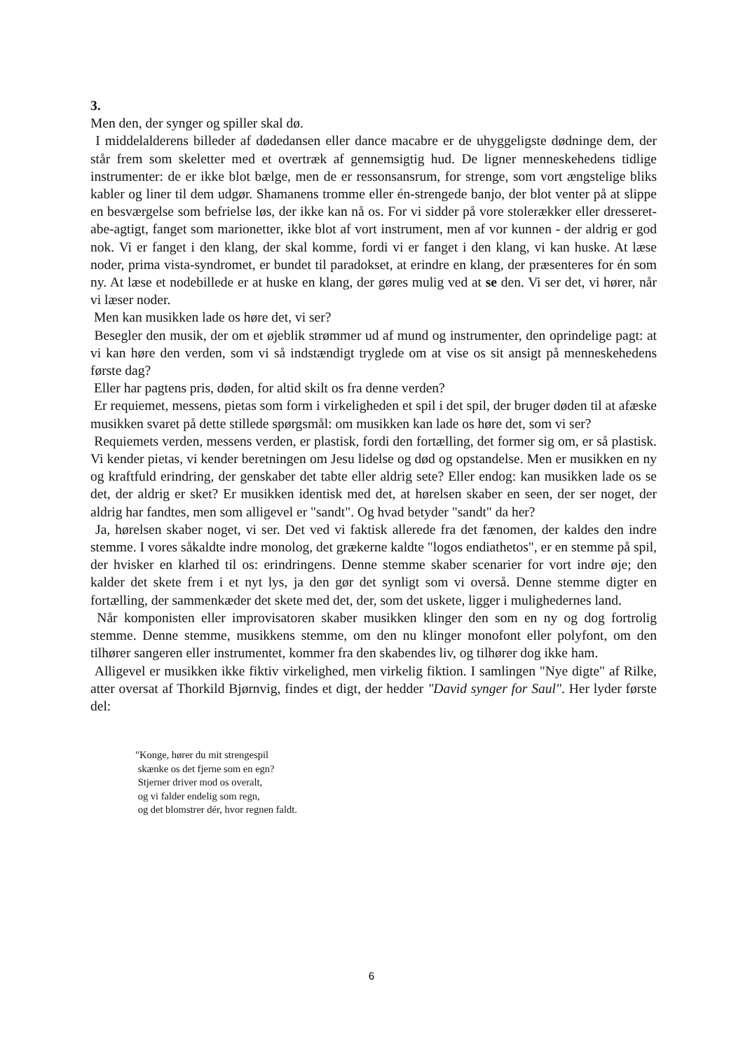3.
Men den, der synger og spiller skal dø.
I middelalderens billeder af dødedansen eller dance macabre er de uhyggeligste dødninge dem, der står frem som skeletter med et overtræk af gennemsigtig hud. De ligner menneskehedens tidlige instrumenter: de er ikke blot bælge, men de er ressonsansrum, for strenge, som vort ængstelige bliks kabler og liner til dem udgør. Shamanens tromme eller én-strengede banjo, der blot venter på at slippe en besværgelse som befrielse løs, der ikke kan nå os. For vi sidder på vore stolerækker eller dresseret-abe-agtigt, fanget som marionetter, ikke blot af vort instrument, men af vor kunnen - der aldrig er god nok. Vi er fanget i den klang, der skal komme, fordi vi er fanget i den klang, vi kan huske. At læse noder, prima vista-syndromet, er bundet til paradokset, at erindre en klang, der præsenteres for én som ny. At læse et nodebillede er at huske en klang, der gøres mulig ved at se den. Vi ser det, vi hører, når vi læser noder.
Men kan musikken lade os høre det, vi ser?
Besegler den musik, der om et øjeblik strømmer ud af mund og instrumenter, den oprindelige pagt: at vi kan høre den verden, som vi så indstændigt tryglede om at vise os sit ansigt på menneskehedens første dag?
Eller har pagtens pris, døden, for altid skilt os fra denne verden?
Er requiemet, messens, pietas som form i virkeligheden et spil i det spil, der bruger døden til at afæske musikken svaret på dette stillede spørgsmål: om musikken kan lade os høre det, som vi ser?
Requiemets verden, messens verden, er plastisk, fordi den fortælling, det former sig om, er så plastisk. Vi kender pietas, vi kender beretningen om Jesu lidelse og død og opstandelse. Men er musikken en ny og kraftfuld erindring, der genskaber det tabte eller aldrig sete? Eller endog: kan musikken lade os se det, der aldrig er sket? Er musikken identisk med det, at hørelsen skaber en seen, der ser noget, der aldrig har fandtes, men som alligevel er "sandt". Og hvad betyder "sandt" da her?
Ja, hørelsen skaber noget, vi ser. Det ved vi faktisk allerede fra det fænomen, der kaldes den indre stemme. I vores såkaldte indre monolog, det grækerne kaldte "logos endiathetos", er en stemme på spil, der hvisker en klarhed til os: erindringens. Denne stemme skaber scenarier for vort indre øje; den kalder det skete frem i et nyt lys, ja den gør det synligt som vi overså. Denne stemme digter en fortælling, der sammenkæder det skete med det, der, som det uskete, ligger i mulighedernes land.
Når komponisten eller improvisatoren skaber musikken klinger den som en ny og dog fortrolig stemme. Denne stemme, musikkens stemme, om den nu klinger monofont eller polyfont, om den tilhører sangeren eller instrumentet, kommer fra den skabendes liv, og tilhører dog ikke ham.
Alligevel er musikken ikke fiktiv virkelighed, men virkelig fiktion. I samlingen "Nye digte" af Rilke, atter oversat af Thorkild Bjørnvig, findes et digt, der hedder "David synger for Saul". Her lyder første del:
"Konge, hører du mit strengespil
skænke os det fjerne som en egn?
Stjerner driver mod os overalt,
og vi falder endelig som regn,
og det blomstrer dér, hvor regnen faldt.
6